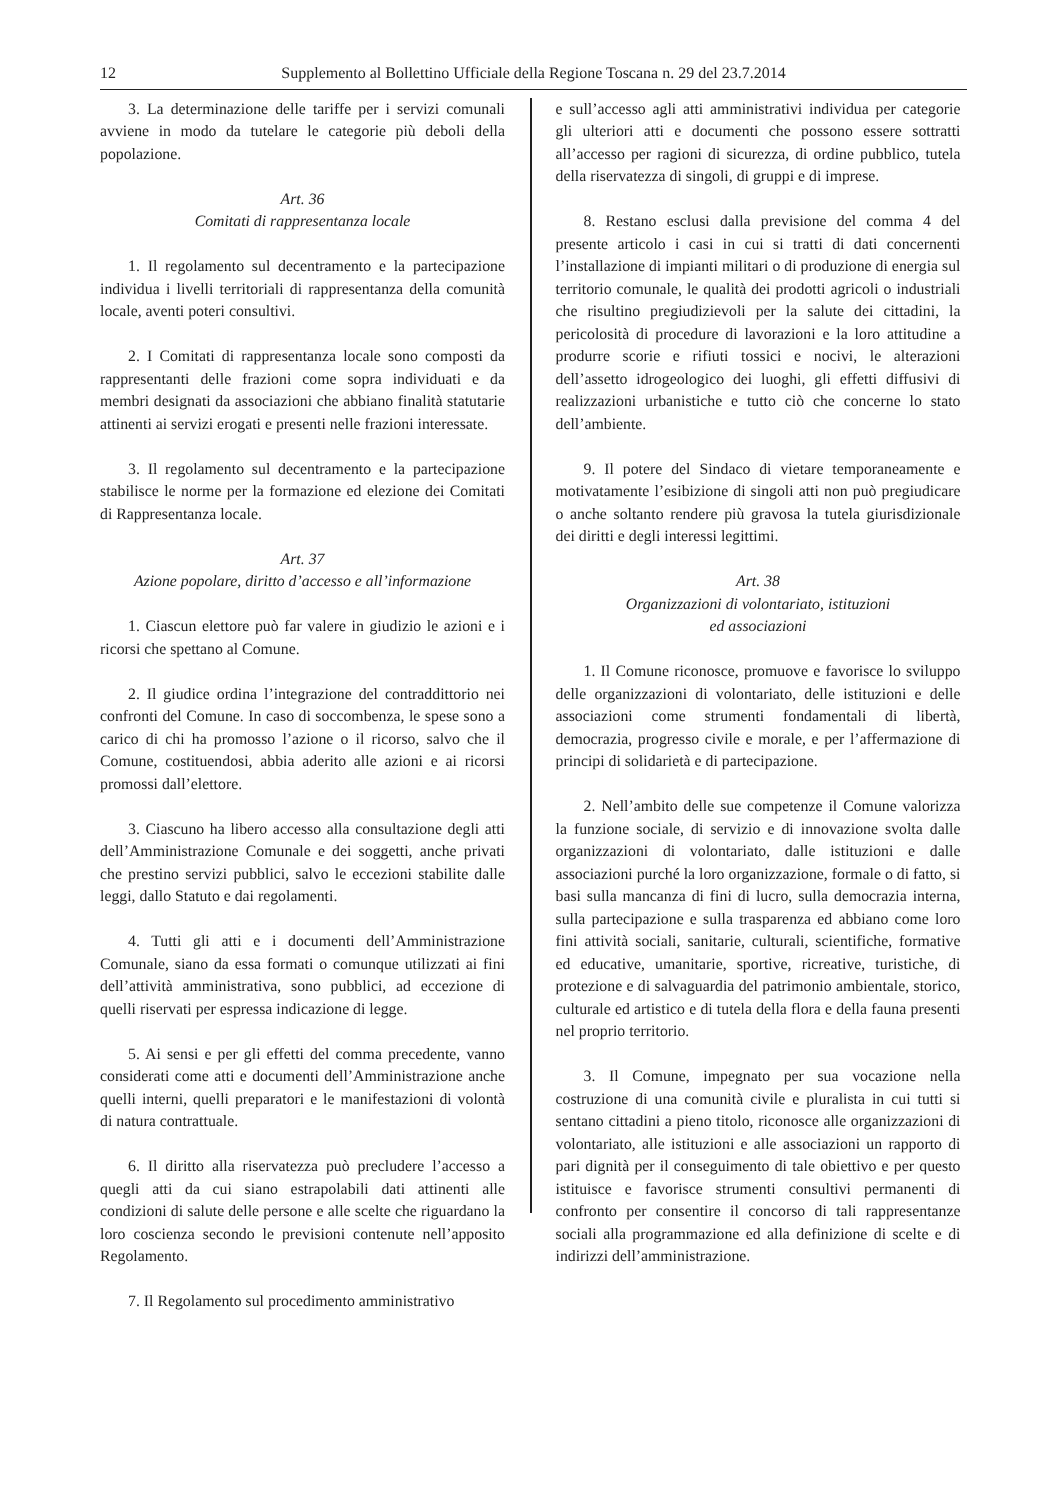12 Supplemento al Bollettino Ufficiale della Regione Toscana n. 29 del 23.7.2014
3. La determinazione delle tariffe per i servizi comunali avviene in modo da tutelare le categorie più deboli della popolazione.
Art. 36
Comitati di rappresentanza locale
1. Il regolamento sul decentramento e la partecipazione individua i livelli territoriali di rappresentanza della comunità locale, aventi poteri consultivi.
2. I Comitati di rappresentanza locale sono composti da rappresentanti delle frazioni come sopra individuati e da membri designati da associazioni che abbiano finalità statutarie attinenti ai servizi erogati e presenti nelle frazioni interessate.
3. Il regolamento sul decentramento e la partecipazione stabilisce le norme per la formazione ed elezione dei Comitati di Rappresentanza locale.
Art. 37
Azione popolare, diritto d’accesso e all’informazione
1. Ciascun elettore può far valere in giudizio le azioni e i ricorsi che spettano al Comune.
2. Il giudice ordina l’integrazione del contraddittorio nei confronti del Comune. In caso di soccombenza, le spese sono a carico di chi ha promosso l’azione o il ricorso, salvo che il Comune, costituendosi, abbia aderito alle azioni e ai ricorsi promossi dall’elettore.
3. Ciascuno ha libero accesso alla consultazione degli atti dell’Amministrazione Comunale e dei soggetti, anche privati che prestino servizi pubblici, salvo le eccezioni stabilite dalle leggi, dallo Statuto e dai regolamenti.
4. Tutti gli atti e i documenti dell’Amministrazione Comunale, siano da essa formati o comunque utilizzati ai fini dell’attività amministrativa, sono pubblici, ad eccezione di quelli riservati per espressa indicazione di legge.
5. Ai sensi e per gli effetti del comma precedente, vanno considerati come atti e documenti dell’Amministrazione anche quelli interni, quelli preparatori e le manifestazioni di volontà di natura contrattuale.
6. Il diritto alla riservatezza può precludere l’accesso a quegli atti da cui siano estrapolabili dati attinenti alle condizioni di salute delle persone e alle scelte che riguardano la loro coscienza secondo le previsioni contenute nell’apposito Regolamento.
7. Il Regolamento sul procedimento amministrativo
e sull’accesso agli atti amministrativi individua per categorie gli ulteriori atti e documenti che possono essere sottratti all’accesso per ragioni di sicurezza, di ordine pubblico, tutela della riservatezza di singoli, di gruppi e di imprese.
8. Restano esclusi dalla previsione del comma 4 del presente articolo i casi in cui si tratti di dati concernenti l’installazione di impianti militari o di produzione di energia sul territorio comunale, le qualità dei prodotti agricoli o industriali che risultino pregiudizievoli per la salute dei cittadini, la pericolosità di procedure di lavorazioni e la loro attitudine a produrre scorie e rifiuti tossici e nocivi, le alterazioni dell’assetto idrogeologico dei luoghi, gli effetti diffusivi di realizzazioni urbanistiche e tutto ciò che concerne lo stato dell’ambiente.
9. Il potere del Sindaco di vietare temporaneamente e motivatamente l’esibizione di singoli atti non può pregiudicare o anche soltanto rendere più gravosa la tutela giurisdizionale dei diritti e degli interessi legittimi.
Art. 38
Organizzazioni di volontariato, istituzioni
ed associazioni
1. Il Comune riconosce, promuove e favorisce lo sviluppo delle organizzazioni di volontariato, delle istituzioni e delle associazioni come strumenti fondamentali di libertà, democrazia, progresso civile e morale, e per l’affermazione di principi di solidarietà e di partecipazione.
2. Nell’ambito delle sue competenze il Comune valorizza la funzione sociale, di servizio e di innovazione svolta dalle organizzazioni di volontariato, dalle istituzioni e dalle associazioni purché la loro organizzazione, formale o di fatto, si basi sulla mancanza di fini di lucro, sulla democrazia interna, sulla partecipazione e sulla trasparenza ed abbiano come loro fini attività sociali, sanitarie, culturali, scientifiche, formative ed educative, umanitarie, sportive, ricreative, turistiche, di protezione e di salvaguardia del patrimonio ambientale, storico, culturale ed artistico e di tutela della flora e della fauna presenti nel proprio territorio.
3. Il Comune, impegnato per sua vocazione nella costruzione di una comunità civile e pluralista in cui tutti si sentano cittadini a pieno titolo, riconosce alle organizzazioni di volontariato, alle istituzioni e alle associazioni un rapporto di pari dignità per il conseguimento di tale obiettivo e per questo istituisce e favorisce strumenti consultivi permanenti di confronto per consentire il concorso di tali rappresentanze sociali alla programmazione ed alla definizione di scelte e di indirizzi dell’amministrazione.